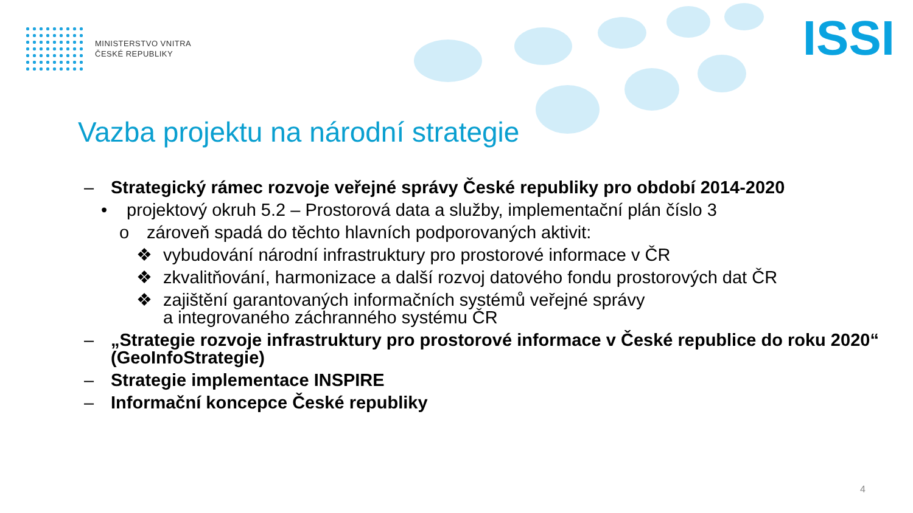MINISTERSTVO VNITRA
ČESKÉ REPUBLIKY
ISSI
Vazba projektu na národní strategie
– Strategický rámec rozvoje veřejné správy České republiky pro období 2014-2020
• projektový okruh 5.2 – Prostorová data a služby, implementační plán číslo 3
o zároveň spadá do těchto hlavních podporovaných aktivit:
❖ vybudování národní infrastruktury pro prostorové informace v ČR
❖ zkvalitňování, harmonizace a další rozvoj datového fondu prostorových dat ČR
❖ zajištění garantovaných informačních systémů veřejné správy
a integrovaného záchranného systému ČR
– „Strategie rozvoje infrastruktury pro prostorové informace v České republice do roku 2020“ (GeoInfoStrategie)
– Strategie implementace INSPIRE
– Informační koncepce České republiky
4